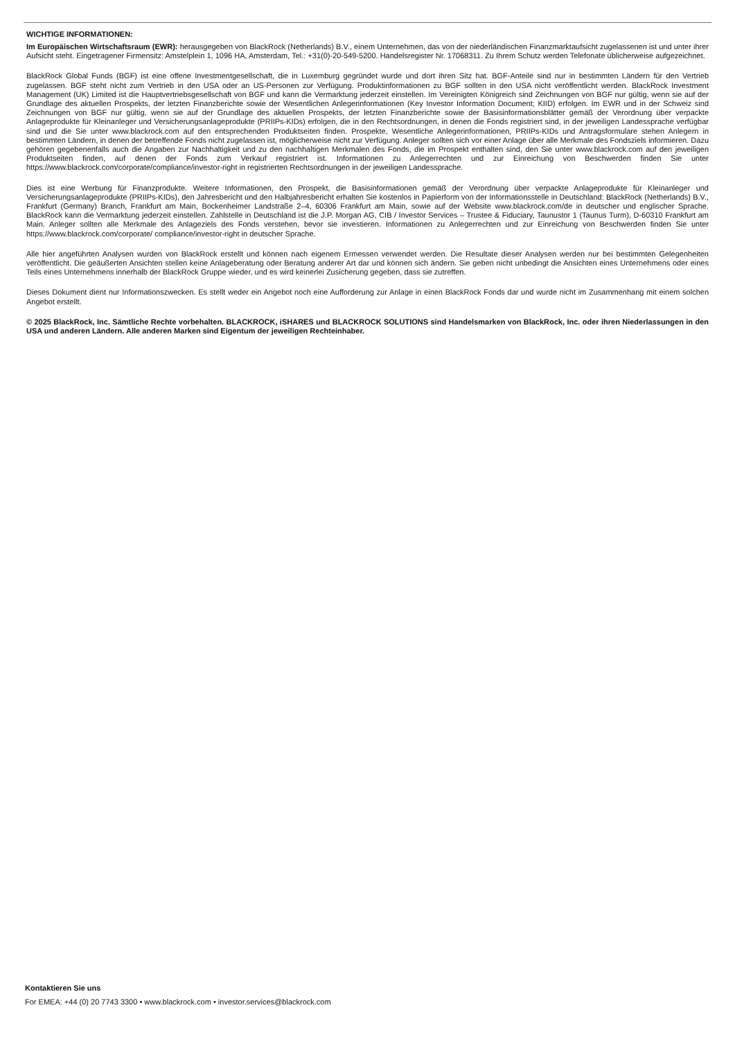WICHTIGE INFORMATIONEN:
Im Europäischen Wirtschaftsraum (EWR): herausgegeben von BlackRock (Netherlands) B.V., einem Unternehmen, das von der niederländischen Finanzmarktaufsicht zugelassenen ist und unter ihrer Aufsicht steht. Eingetragener Firmensitz: Amstelplein 1, 1096 HA, Amsterdam, Tel.: +31(0)-20-549-5200. Handelsregister Nr. 17068311. Zu Ihrem Schutz werden Telefonate üblicherweise aufgezeichnet.
BlackRock Global Funds (BGF) ist eine offene Investmentgesellschaft, die in Luxemburg gegründet wurde und dort ihren Sitz hat. BGF-Anteile sind nur in bestimmten Ländern für den Vertrieb zugelassen. BGF steht nicht zum Vertrieb in den USA oder an US-Personen zur Verfügung. Produktinformationen zu BGF sollten in den USA nicht veröffentlicht werden. BlackRock Investment Management (UK) Limited ist die Hauptvertriebsgesellschaft von BGF und kann die Vermarktung jederzeit einstellen. Im Vereinigten Königreich sind Zeichnungen von BGF nur gültig, wenn sie auf der Grundlage des aktuellen Prospekts, der letzten Finanzberichte sowie der Wesentlichen Anlegerinformationen (Key Investor Information Document; KIID) erfolgen. Im EWR und in der Schweiz sind Zeichnungen von BGF nur gültig, wenn sie auf der Grundlage des aktuellen Prospekts, der letzten Finanzberichte sowie der Basisinformationsblätter gemäß der Verordnung über verpackte Anlageprodukte für Kleinanleger und Versicherungsanlageprodukte (PRIIPs-KIDs) erfolgen, die in den Rechtsordnungen, in denen die Fonds registriert sind, in der jeweiligen Landessprache verfügbar sind und die Sie unter www.blackrock.com auf den entsprechenden Produktseiten finden. Prospekte, Wesentliche Anlegerinformationen, PRIIPs-KIDs und Antragsformulare stehen Anlegern in bestimmten Ländern, in denen der betreffende Fonds nicht zugelassen ist, möglicherweise nicht zur Verfügung. Anleger sollten sich vor einer Anlage über alle Merkmale des Fondsziels informieren. Dazu gehören gegebenenfalls auch die Angaben zur Nachhaltigkeit und zu den nachhaltigen Merkmalen des Fonds, die im Prospekt enthalten sind, den Sie unter www.blackrock.com auf den jeweiligen Produktseiten finden, auf denen der Fonds zum Verkauf registriert ist. Informationen zu Anlegerrechten und zur Einreichung von Beschwerden finden Sie unter https://www.blackrock.com/corporate/compliance/investor-right in registrierten Rechtsordnungen in der jeweiligen Landessprache.
Dies ist eine Werbung für Finanzprodukte. Weitere Informationen, den Prospekt, die Basisinformationen gemäß der Verordnung über verpackte Anlageprodukte für Kleinanleger und Versicherungsanlageprodukte (PRIIPs-KIDs), den Jahresbericht und den Halbjahresbericht erhalten Sie kostenlos in Papierform von der Informationsstelle in Deutschland: BlackRock (Netherlands) B.V., Frankfurt (Germany) Branch, Frankfurt am Main, Bockenheimer Landstraße 2–4, 60306 Frankfurt am Main, sowie auf der Website www.blackrock.com/de in deutscher und englischer Sprache. BlackRock kann die Vermarktung jederzeit einstellen. Zahlstelle in Deutschland ist die J.P. Morgan AG, CIB / Investor Services – Trustee & Fiduciary, Taunustor 1 (Taunus Turm), D-60310 Frankfurt am Main. Anleger sollten alle Merkmale des Anlageziels des Fonds verstehen, bevor sie investieren. Informationen zu Anlegerrechten und zur Einreichung von Beschwerden finden Sie unter https://www.blackrock.com/corporate/ compliance/investor-right in deutscher Sprache.
Alle hier angeführten Analysen wurden von BlackRock erstellt und können nach eigenem Ermessen verwendet werden. Die Resultate dieser Analysen werden nur bei bestimmten Gelegenheiten veröffentlicht. Die geäußerten Ansichten stellen keine Anlageberatung oder Beratung anderer Art dar und können sich ändern. Sie geben nicht unbedingt die Ansichten eines Unternehmens oder eines Teils eines Unternehmens innerhalb der BlackRock Gruppe wieder, und es wird keinerlei Zusicherung gegeben, dass sie zutreffen.
Dieses Dokument dient nur Informationszwecken. Es stellt weder ein Angebot noch eine Aufforderung zur Anlage in einen BlackRock Fonds dar und wurde nicht im Zusammenhang mit einem solchen Angebot erstellt.
© 2025 BlackRock, Inc. Sämtliche Rechte vorbehalten. BLACKROCK, iSHARES und BLACKROCK SOLUTIONS sind Handelsmarken von BlackRock, Inc. oder ihren Niederlassungen in den USA und anderen Ländern. Alle anderen Marken sind Eigentum der jeweiligen Rechteinhaber.
Kontaktieren Sie uns
For EMEA: +44 (0) 20 7743 3300 • www.blackrock.com • investor.services@blackrock.com